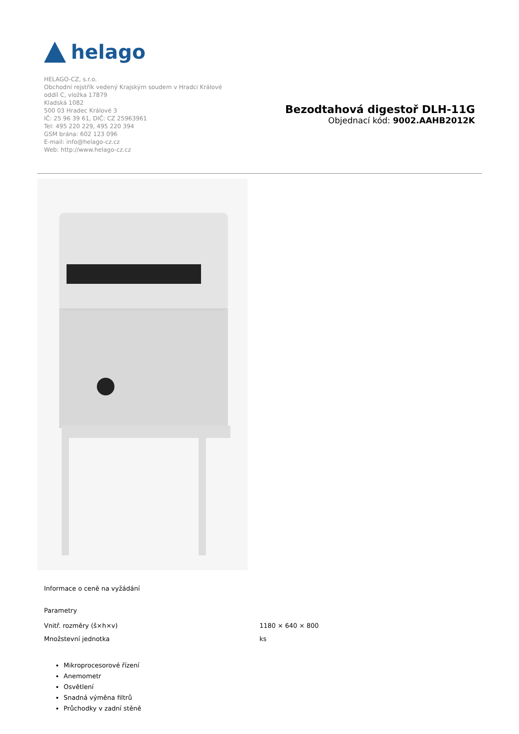helago
HELAGO-CZ, s.r.o.
Obchodní rejstřík vedený Krajským soudem v Hradci Králové
oddíl C, vložka 17879
Kladská 1082
500 03 Hradec Králové 3
IČ: 25 96 39 61, DIČ: CZ 25963961
Tel: 495 220 229, 495 220 394
GSM brána: 602 123 096
E-mail: info@helago-cz.cz
Web: http://www.helago-cz.cz
Bezodtahová digestoř DLH-11G
Objednací kód: 9002.AAHB2012K
Informace o ceně na vyžádání
Parametry
| Vnitř. rozměry (š×h×v) | 1180 × 640 × 800 |
| Množstevní jednotka | ks |
Mikroprocesorové řízení
Anemometr
Osvětlení
Snadná výměna filtrů
Průchodky v zadní stěně